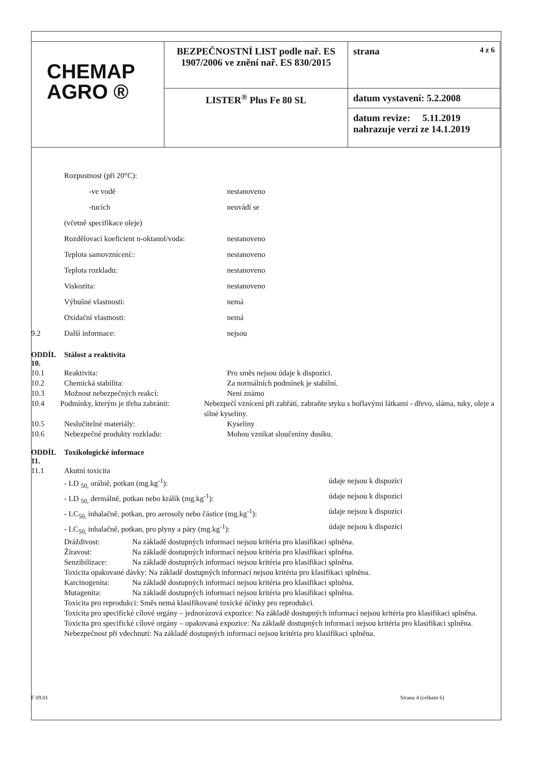| CHEMAP AGRO ® | BEZPEČNOSTNÍ LIST podle nař. ES 1907/2006 ve znění nař. ES 830/2015 | strana 4 z 6 |
| | LISTER<sup>®</sup> Plus Fe 80 SL | datum vystavení: 5.2.2008 |
| | | datum revize: 5.11.2019 nahrazuje verzi ze 14.1.2019 |
Rozpustnost (při 20°C):
-ve vodě nestanoveno
-tucích neuvádí se
(včetně specifikace oleje)
Rozdělovací koeficient n-oktanol/voda: nestanoveno
Teplota samovznícení:: nestanoveno
Teplota rozkladu: nestanoveno
Viskozita: nestanoveno
Výbušné vlastnosti: nemá
Oxidační vlastnosti: nemá
9.2 Další informace: nejsou
ODDÍL 10. Stálost a reaktivita
10.1 Reaktivita: Pro směs nejsou údaje k dispozici.
10.2 Chemická stabilita: Za normálních podmínek je stabilní.
10.3 Možnost nebezpečných reakcí: Není známo
10.4 Podmínky, kterým je třeba zabránit: Nebezpečí vznícení při zahřátí, zabraňte styku s hořlavými látkami - dřevo, sláma, tuky, oleje a silné kyseliny.
10.5 Neslučitelné materiály: Kyseliny
10.6 Nebezpečné produkty rozkladu: Mohou vznikat sloučeniny dusíku.
ODDÍL 11. Toxikologické informace
11.1 Akutní toxicita
- LD <sub>50,</sub> orálně, potkan (mg.kg<sup>-1</sup>): údaje nejsou k dispozici
- LD <sub>50,</sub> dermálně, potkan nebo králík (mg.kg<sup>-1</sup>): údaje nejsou k dispozici
- LC<sub>50,</sub> inhalačně, potkan, pro aerosoly nebo částice (mg.kg<sup>-1</sup>): údaje nejsou k dispozici
- LC<sub>50,</sub> inhalačně, potkan, pro plyny a páry (mg.kg<sup>-1</sup>): údaje nejsou k dispozici
Dráždivost: Na základě dostupných informací nejsou kritéria pro klasifikaci splněna.
Žíravost: Na základě dostupných informací nejsou kritéria pro klasifikaci splněna.
Senzibilizace: Na základě dostupných informací nejsou kritéria pro klasifikaci splněna.
Toxicita opakované dávky: Na základě dostupných informací nejsou kritéria pro klasifikaci splněna.
Karcinogenita: Na základě dostupných informací nejsou kritéria pro klasifikaci splněna.
Mutagenita: Na základě dostupných informací nejsou kritéria pro klasifikaci splněna.
Toxicita pro reprodukci: Směs nemá klasifikované toxické účinky pro reprodukci.
Toxicita pro specifické cílové orgány – jednorázová expozice: Na základě dostupných informací nejsou kritéria pro klasifikaci splněna.
Toxicita pro specifické cílové orgány – opakovaná expozice: Na základě dostupných informací nejsou kritéria pro klasifikaci splněna.
Nebezpečnost při vdechnutí: Na základě dostupných informací nejsou kritéria pro klasifikaci splněna.
F 09.01 Strana 4 (celkem 6)